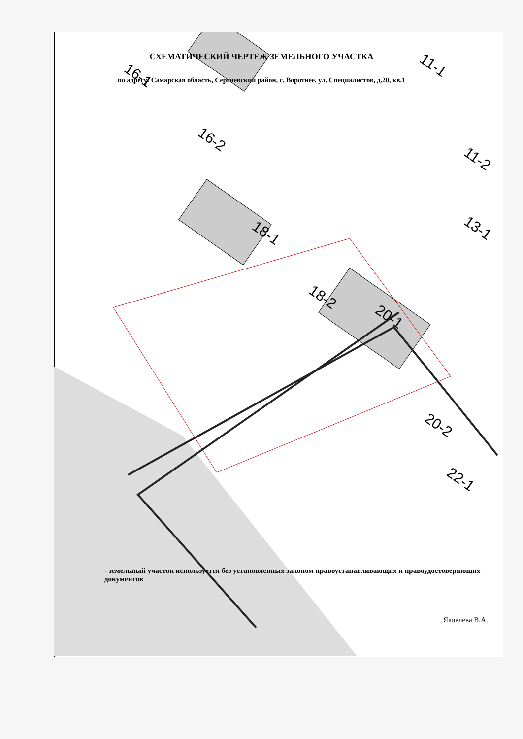16-1
16-2
18-1
18-2
20-1
20-2
11-1
11-2
13-1
22-1
СХЕМАТИЧЕСКИЙ ЧЕРТЕЖ ЗЕМЕЛЬНОГО УЧАСТКА
по адресу: Самарская область, Сергиевский район, с. Воротнее, ул. Специалистов, д.20, кв.1
- земельный участок используется без установленных законом правоустанавливающих и правоудостоверяющих документов
Яковлева В.А.